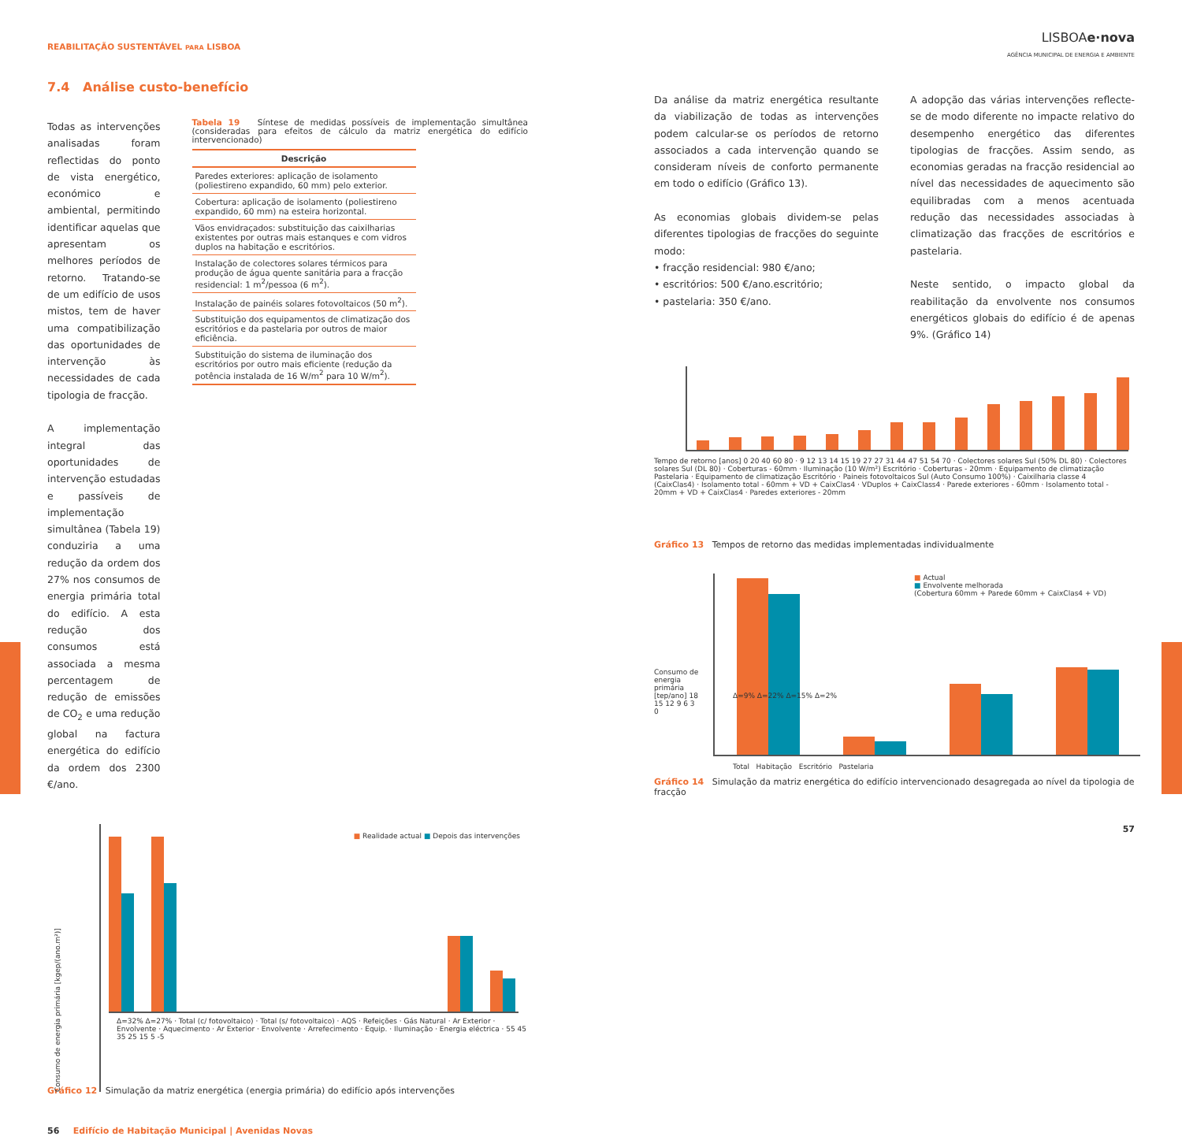REABILITAÇÃO SUSTENTÁVEL PARA LISBOA
7.4 Análise custo-benefício
Todas as intervenções analisadas foram reflectidas do ponto de vista energético, económico e ambiental, permitindo identificar aquelas que apresentam os melhores períodos de retorno. Tratando-se de um edifício de usos mistos, tem de haver uma compatibilização das oportunidades de intervenção às necessidades de cada tipologia de fracção.
A implementação integral das oportunidades de intervenção estudadas e passíveis de implementação simultânea (Tabela 19) conduziria a uma redução da ordem dos 27% nos consumos de energia primária total do edifício. A esta redução dos consumos está associada a mesma percentagem de redução de emissões de CO<sub>2</sub> e uma redução global na factura energética do edifício da ordem dos 2300 €/ano.
Tabela 19 Síntese de medidas possíveis de implementação simultânea (consideradas para efeitos de cálculo da matriz energética do edifício intervencionado)
| Descrição |
| --- |
| Paredes exteriores: aplicação de isolamento (poliestireno expandido, 60 mm) pelo exterior. |
| Cobertura: aplicação de isolamento (poliestireno expandido, 60 mm) na esteira horizontal. |
| Vãos envidraçados: substituição das caixilharias existentes por outras mais estanques e com vidros duplos na habitação e escritórios. |
| Instalação de colectores solares térmicos para produção de água quente sanitária para a fracção residencial: 1 m<sup>2</sup>/pessoa (6 m<sup>2</sup>). |
| Instalação de painéis solares fotovoltaicos (50 m<sup>2</sup>). |
| Substituição dos equipamentos de climatização dos escritórios e da pastelaria por outros de maior eficiência. |
| Substituição do sistema de iluminação dos escritórios por outro mais eficiente (redução da potência instalada de 16 W/m<sup>2</sup> para 10 W/m<sup>2</sup>). |
Consumo de energia primária [kgep/(ano.m²)]
■ Realidade actual ■ Depois das intervenções
Δ=32% Δ=27% · Total (c/ fotovoltaico) · Total (s/ fotovoltaico) · AQS · Refeições · Gás Natural · Ar Exterior · Envolvente · Aquecimento · Ar Exterior · Envolvente · Arrefecimento · Equip. · Iluminação · Energia eléctrica · 55 45 35 25 15 5 -5
Gráfico 12 Simulação da matriz energética (energia primária) do edifício após intervenções
56 Edifício de Habitação Municipal | Avenidas Novas
LISBOAe·nova
AGÊNCIA MUNICIPAL DE ENERGIA E AMBIENTE
Da análise da matriz energética resultante da viabilização de todas as intervenções podem calcular-se os períodos de retorno associados a cada intervenção quando se consideram níveis de conforto permanente em todo o edifício (Gráfico 13).
As economias globais dividem-se pelas diferentes tipologias de fracções do seguinte modo:
• fracção residencial: 980 €/ano;
• escritórios: 500 €/ano.escritório;
• pastelaria: 350 €/ano.
A adopção das várias intervenções reflecte-se de modo diferente no impacte relativo do desempenho energético das diferentes tipologias de fracções. Assim sendo, as economias geradas na fracção residencial ao nível das necessidades de aquecimento são equilibradas com a menos acentuada redução das necessidades associadas à climatização das fracções de escritórios e pastelaria.
Neste sentido, o impacto global da reabilitação da envolvente nos consumos energéticos globais do edifício é de apenas 9%. (Gráfico 14)
Tempo de retorno [anos] 0 20 40 60 80 · 9 12 13 14 15 19 27 27 31 44 47 51 54 70 · Colectores solares Sul (50% DL 80) · Colectores solares Sul (DL 80) · Coberturas - 60mm · Iluminação (10 W/m²) Escritório · Coberturas - 20mm · Equipamento de climatização Pastelaria · Equipamento de climatização Escritório · Paineis fotovoltaicos Sul (Auto Consumo 100%) · Caixilharia classe 4 (CaixClas4) · Isolamento total - 60mm + VD + CaixClas4 · VDuplos + CaixClass4 · Parede exteriores - 60mm · Isolamento total - 20mm + VD + CaixClas4 · Paredes exteriores - 20mm
Gráfico 13 Tempos de retorno das medidas implementadas individualmente
■ Actual
■ Envolvente melhorada
(Cobertura 60mm + Parede 60mm + CaixClas4 + VD)
Consumo de energia primária [tep/ano] 18 15 12 9 6 3 0
Δ=9% Δ=22% Δ=15% Δ=2%
Total Habitação Escritório Pastelaria
Gráfico 14 Simulação da matriz energética do edifício intervencionado desagregada ao nível da tipologia de fracção
57